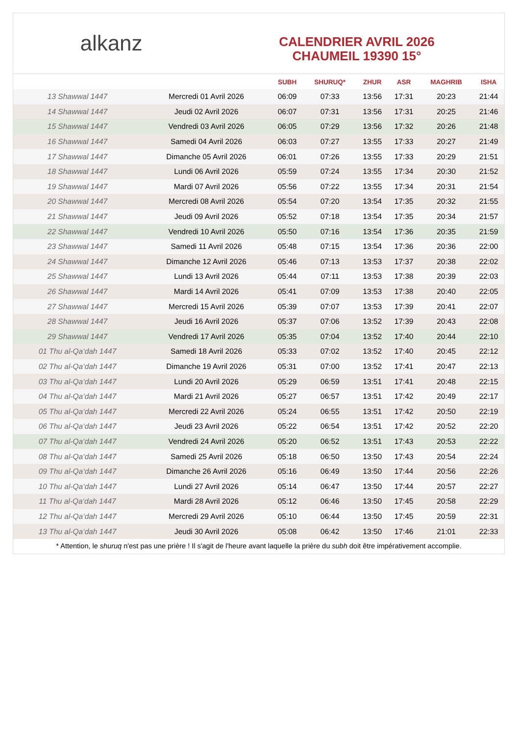alkanz
CALENDRIER AVRIL 2026
CHAUMEIL 19390 15°
| | | SUBH | SHURUQ* | ZHUR | ASR | MAGHRIB | ISHA |
| --- | --- | --- | --- | --- | --- | --- | --- |
| 13 Shawwal 1447 | Mercredi 01 Avril 2026 | 06:09 | 07:33 | 13:56 | 17:31 | 20:23 | 21:44 |
| 14 Shawwal 1447 | Jeudi 02 Avril 2026 | 06:07 | 07:31 | 13:56 | 17:31 | 20:25 | 21:46 |
| 15 Shawwal 1447 | Vendredi 03 Avril 2026 | 06:05 | 07:29 | 13:56 | 17:32 | 20:26 | 21:48 |
| 16 Shawwal 1447 | Samedi 04 Avril 2026 | 06:03 | 07:27 | 13:55 | 17:33 | 20:27 | 21:49 |
| 17 Shawwal 1447 | Dimanche 05 Avril 2026 | 06:01 | 07:26 | 13:55 | 17:33 | 20:29 | 21:51 |
| 18 Shawwal 1447 | Lundi 06 Avril 2026 | 05:59 | 07:24 | 13:55 | 17:34 | 20:30 | 21:52 |
| 19 Shawwal 1447 | Mardi 07 Avril 2026 | 05:56 | 07:22 | 13:55 | 17:34 | 20:31 | 21:54 |
| 20 Shawwal 1447 | Mercredi 08 Avril 2026 | 05:54 | 07:20 | 13:54 | 17:35 | 20:32 | 21:55 |
| 21 Shawwal 1447 | Jeudi 09 Avril 2026 | 05:52 | 07:18 | 13:54 | 17:35 | 20:34 | 21:57 |
| 22 Shawwal 1447 | Vendredi 10 Avril 2026 | 05:50 | 07:16 | 13:54 | 17:36 | 20:35 | 21:59 |
| 23 Shawwal 1447 | Samedi 11 Avril 2026 | 05:48 | 07:15 | 13:54 | 17:36 | 20:36 | 22:00 |
| 24 Shawwal 1447 | Dimanche 12 Avril 2026 | 05:46 | 07:13 | 13:53 | 17:37 | 20:38 | 22:02 |
| 25 Shawwal 1447 | Lundi 13 Avril 2026 | 05:44 | 07:11 | 13:53 | 17:38 | 20:39 | 22:03 |
| 26 Shawwal 1447 | Mardi 14 Avril 2026 | 05:41 | 07:09 | 13:53 | 17:38 | 20:40 | 22:05 |
| 27 Shawwal 1447 | Mercredi 15 Avril 2026 | 05:39 | 07:07 | 13:53 | 17:39 | 20:41 | 22:07 |
| 28 Shawwal 1447 | Jeudi 16 Avril 2026 | 05:37 | 07:06 | 13:52 | 17:39 | 20:43 | 22:08 |
| 29 Shawwal 1447 | Vendredi 17 Avril 2026 | 05:35 | 07:04 | 13:52 | 17:40 | 20:44 | 22:10 |
| 01 Thu al-Qa‘dah 1447 | Samedi 18 Avril 2026 | 05:33 | 07:02 | 13:52 | 17:40 | 20:45 | 22:12 |
| 02 Thu al-Qa‘dah 1447 | Dimanche 19 Avril 2026 | 05:31 | 07:00 | 13:52 | 17:41 | 20:47 | 22:13 |
| 03 Thu al-Qa‘dah 1447 | Lundi 20 Avril 2026 | 05:29 | 06:59 | 13:51 | 17:41 | 20:48 | 22:15 |
| 04 Thu al-Qa‘dah 1447 | Mardi 21 Avril 2026 | 05:27 | 06:57 | 13:51 | 17:42 | 20:49 | 22:17 |
| 05 Thu al-Qa‘dah 1447 | Mercredi 22 Avril 2026 | 05:24 | 06:55 | 13:51 | 17:42 | 20:50 | 22:19 |
| 06 Thu al-Qa‘dah 1447 | Jeudi 23 Avril 2026 | 05:22 | 06:54 | 13:51 | 17:42 | 20:52 | 22:20 |
| 07 Thu al-Qa‘dah 1447 | Vendredi 24 Avril 2026 | 05:20 | 06:52 | 13:51 | 17:43 | 20:53 | 22:22 |
| 08 Thu al-Qa‘dah 1447 | Samedi 25 Avril 2026 | 05:18 | 06:50 | 13:50 | 17:43 | 20:54 | 22:24 |
| 09 Thu al-Qa‘dah 1447 | Dimanche 26 Avril 2026 | 05:16 | 06:49 | 13:50 | 17:44 | 20:56 | 22:26 |
| 10 Thu al-Qa‘dah 1447 | Lundi 27 Avril 2026 | 05:14 | 06:47 | 13:50 | 17:44 | 20:57 | 22:27 |
| 11 Thu al-Qa‘dah 1447 | Mardi 28 Avril 2026 | 05:12 | 06:46 | 13:50 | 17:45 | 20:58 | 22:29 |
| 12 Thu al-Qa‘dah 1447 | Mercredi 29 Avril 2026 | 05:10 | 06:44 | 13:50 | 17:45 | 20:59 | 22:31 |
| 13 Thu al-Qa‘dah 1447 | Jeudi 30 Avril 2026 | 05:08 | 06:42 | 13:50 | 17:46 | 21:01 | 22:33 |
* Attention, le shuruq n'est pas une prière ! Il s'agit de l'heure avant laquelle la prière du subh doit être impérativement accomplie.